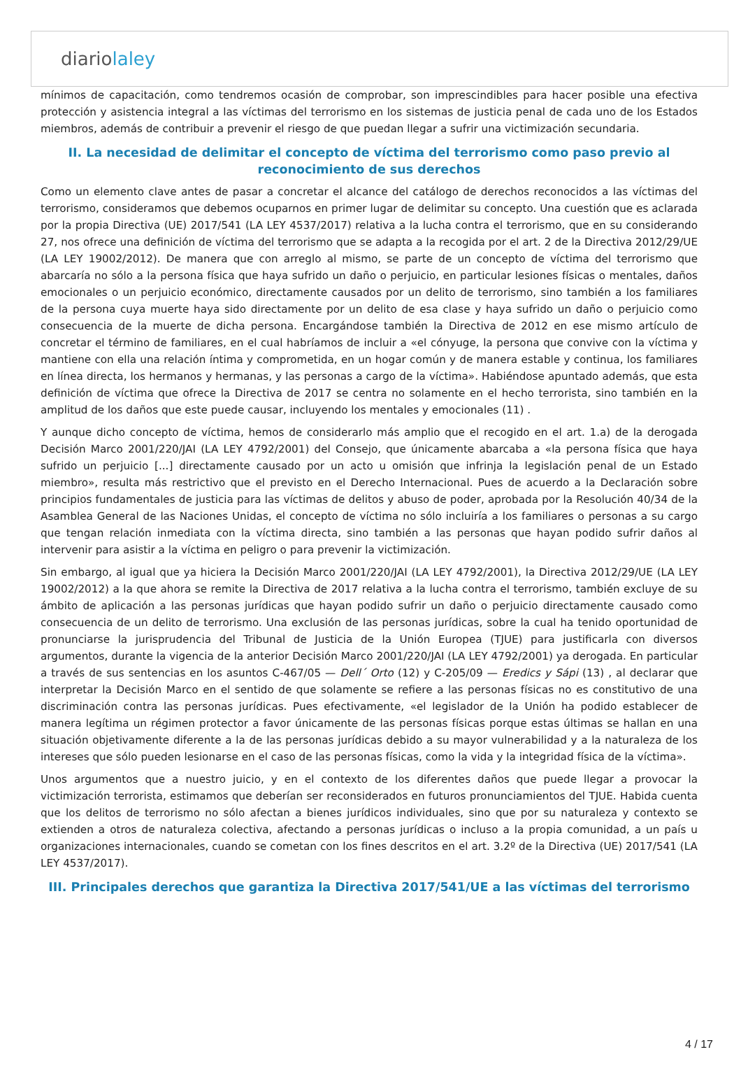diariolaley
mínimos de capacitación, como tendremos ocasión de comprobar, son imprescindibles para hacer posible una efectiva protección y asistencia integral a las víctimas del terrorismo en los sistemas de justicia penal de cada uno de los Estados miembros, además de contribuir a prevenir el riesgo de que puedan llegar a sufrir una victimización secundaria.
II. La necesidad de delimitar el concepto de víctima del terrorismo como paso previo al reconocimiento de sus derechos
Como un elemento clave antes de pasar a concretar el alcance del catálogo de derechos reconocidos a las víctimas del terrorismo, consideramos que debemos ocuparnos en primer lugar de delimitar su concepto. Una cuestión que es aclarada por la propia Directiva (UE) 2017/541 (LA LEY 4537/2017) relativa a la lucha contra el terrorismo, que en su considerando 27, nos ofrece una definición de víctima del terrorismo que se adapta a la recogida por el art. 2 de la Directiva 2012/29/UE (LA LEY 19002/2012). De manera que con arreglo al mismo, se parte de un concepto de víctima del terrorismo que abarcaría no sólo a la persona física que haya sufrido un daño o perjuicio, en particular lesiones físicas o mentales, daños emocionales o un perjuicio económico, directamente causados por un delito de terrorismo, sino también a los familiares de la persona cuya muerte haya sido directamente por un delito de esa clase y haya sufrido un daño o perjuicio como consecuencia de la muerte de dicha persona. Encargándose también la Directiva de 2012 en ese mismo artículo de concretar el término de familiares, en el cual habríamos de incluir a «el cónyuge, la persona que convive con la víctima y mantiene con ella una relación íntima y comprometida, en un hogar común y de manera estable y continua, los familiares en línea directa, los hermanos y hermanas, y las personas a cargo de la víctima». Habiéndose apuntado además, que esta definición de víctima que ofrece la Directiva de 2017 se centra no solamente en el hecho terrorista, sino también en la amplitud de los daños que este puede causar, incluyendo los mentales y emocionales (11) .
Y aunque dicho concepto de víctima, hemos de considerarlo más amplio que el recogido en el art. 1.a) de la derogada Decisión Marco 2001/220/JAI (LA LEY 4792/2001) del Consejo, que únicamente abarcaba a «la persona física que haya sufrido un perjuicio [...] directamente causado por un acto u omisión que infrinja la legislación penal de un Estado miembro», resulta más restrictivo que el previsto en el Derecho Internacional. Pues de acuerdo a la Declaración sobre principios fundamentales de justicia para las víctimas de delitos y abuso de poder, aprobada por la Resolución 40/34 de la Asamblea General de las Naciones Unidas, el concepto de víctima no sólo incluiría a los familiares o personas a su cargo que tengan relación inmediata con la víctima directa, sino también a las personas que hayan podido sufrir daños al intervenir para asistir a la víctima en peligro o para prevenir la victimización.
Sin embargo, al igual que ya hiciera la Decisión Marco 2001/220/JAI (LA LEY 4792/2001), la Directiva 2012/29/UE (LA LEY 19002/2012) a la que ahora se remite la Directiva de 2017 relativa a la lucha contra el terrorismo, también excluye de su ámbito de aplicación a las personas jurídicas que hayan podido sufrir un daño o perjuicio directamente causado como consecuencia de un delito de terrorismo. Una exclusión de las personas jurídicas, sobre la cual ha tenido oportunidad de pronunciarse la jurisprudencia del Tribunal de Justicia de la Unión Europea (TJUE) para justificarla con diversos argumentos, durante la vigencia de la anterior Decisión Marco 2001/220/JAI (LA LEY 4792/2001) ya derogada. En particular a través de sus sentencias en los asuntos C-467/05 — Dell´ Orto (12) y C-205/09 — Eredics y Sápi (13) , al declarar que interpretar la Decisión Marco en el sentido de que solamente se refiere a las personas físicas no es constitutivo de una discriminación contra las personas jurídicas. Pues efectivamente, «el legislador de la Unión ha podido establecer de manera legítima un régimen protector a favor únicamente de las personas físicas porque estas últimas se hallan en una situación objetivamente diferente a la de las personas jurídicas debido a su mayor vulnerabilidad y a la naturaleza de los intereses que sólo pueden lesionarse en el caso de las personas físicas, como la vida y la integridad física de la víctima».
Unos argumentos que a nuestro juicio, y en el contexto de los diferentes daños que puede llegar a provocar la victimización terrorista, estimamos que deberían ser reconsiderados en futuros pronunciamientos del TJUE. Habida cuenta que los delitos de terrorismo no sólo afectan a bienes jurídicos individuales, sino que por su naturaleza y contexto se extienden a otros de naturaleza colectiva, afectando a personas jurídicas o incluso a la propia comunidad, a un país u organizaciones internacionales, cuando se cometan con los fines descritos en el art. 3.2º de la Directiva (UE) 2017/541 (LA LEY 4537/2017).
III. Principales derechos que garantiza la Directiva 2017/541/UE a las víctimas del terrorismo
4 / 17